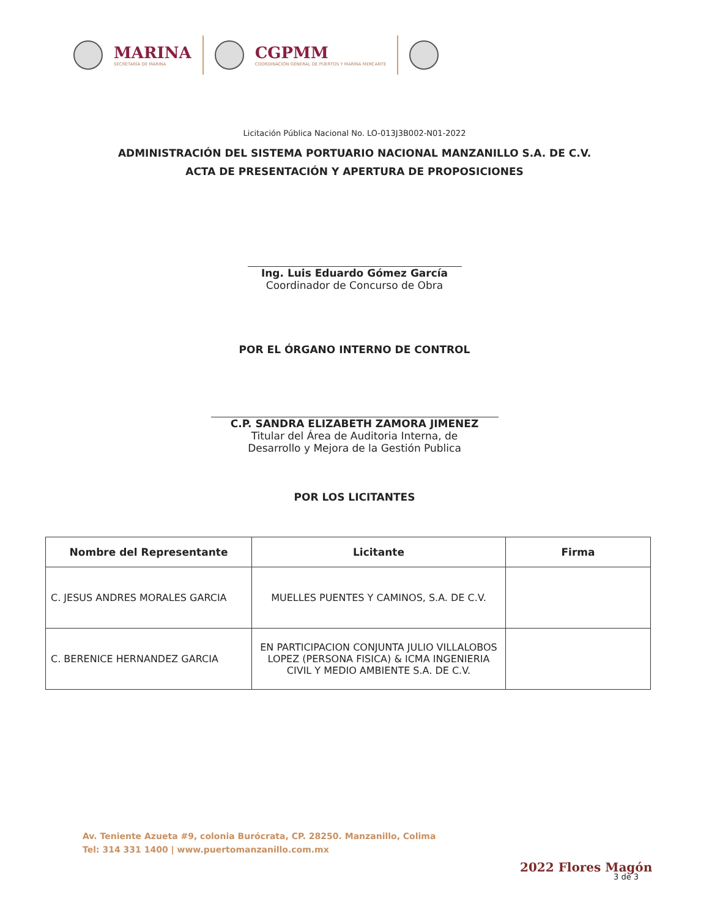MARINA
SECRETARÍA DE MARINA
CGPMM
COORDINACIÓN GENERAL DE PUERTOS Y MARINA MERCANTE
Licitación Pública Nacional No. LO-013J3B002-N01-2022
ADMINISTRACIÓN DEL SISTEMA PORTUARIO NACIONAL MANZANILLO S.A. DE C.V.
ACTA DE PRESENTACIÓN Y APERTURA DE PROPOSICIONES
Ing. Luis Eduardo Gómez García
Coordinador de Concurso de Obra
POR EL ÓRGANO INTERNO DE CONTROL
C.P. SANDRA ELIZABETH ZAMORA JIMENEZ
Titular del Área de Auditoria Interna, de
Desarrollo y Mejora de la Gestión Publica
POR LOS LICITANTES
| Nombre del Representante | Licitante | Firma |
| --- | --- | --- |
| C. JESUS ANDRES MORALES GARCIA | MUELLES PUENTES Y CAMINOS, S.A. DE C.V. | |
| C. BERENICE HERNANDEZ GARCIA | EN PARTICIPACION CONJUNTA JULIO VILLALOBOS LOPEZ (PERSONA FISICA) & ICMA INGENIERIA CIVIL Y MEDIO AMBIENTE S.A. DE C.V. | |
Av. Teniente Azueta #9, colonia Burócrata, CP. 28250. Manzanillo, Colima
Tel: 314 331 1400 | www.puertomanzanillo.com.mx
2022 Flores Magón
3 de 3